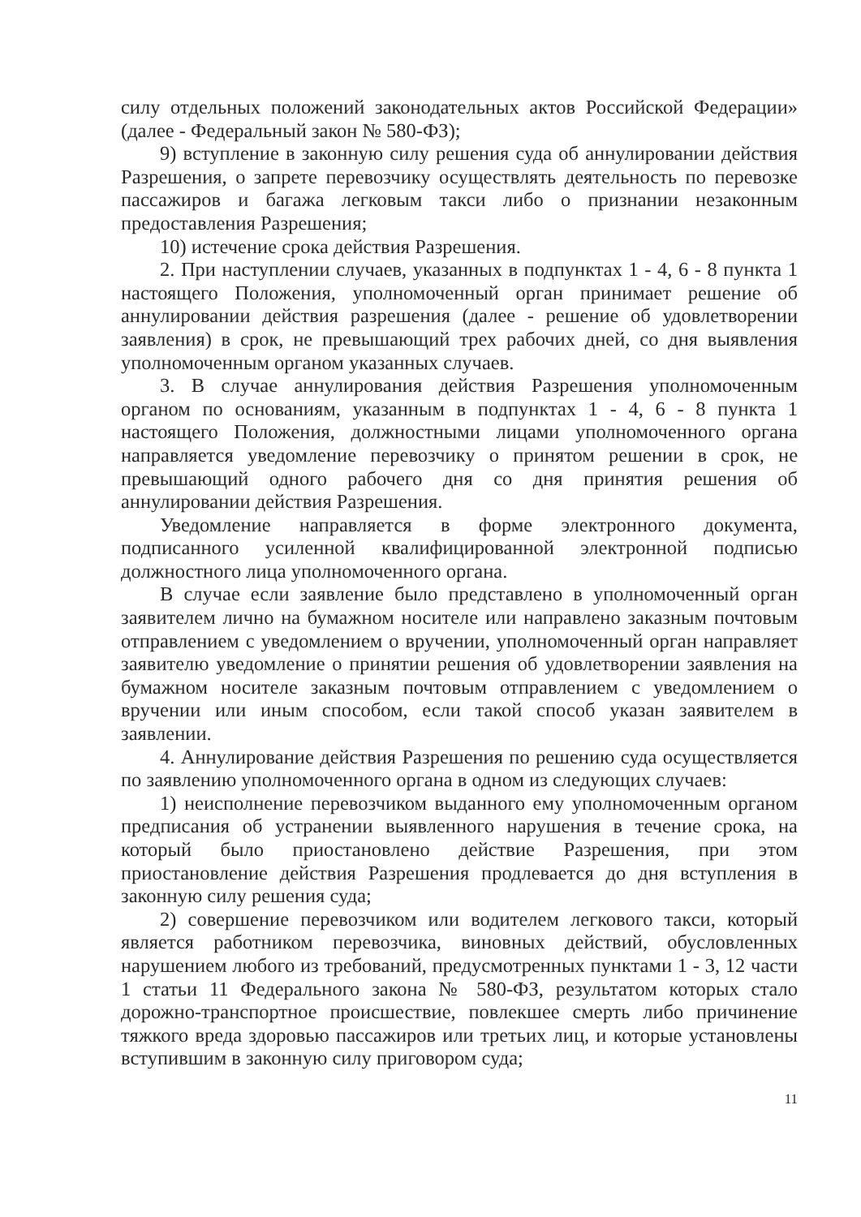силу отдельных положений законодательных актов Российской Федерации» (далее - Федеральный закон № 580-ФЗ);
9) вступление в законную силу решения суда об аннулировании действия Разрешения, о запрете перевозчику осуществлять деятельность по перевозке пассажиров и багажа легковым такси либо о признании незаконным предоставления Разрешения;
10) истечение срока действия Разрешения.
2. При наступлении случаев, указанных в подпунктах 1 - 4, 6 - 8 пункта 1 настоящего Положения, уполномоченный орган принимает решение об аннулировании действия разрешения (далее - решение об удовлетворении заявления) в срок, не превышающий трех рабочих дней, со дня выявления уполномоченным органом указанных случаев.
3. В случае аннулирования действия Разрешения уполномоченным органом по основаниям, указанным в подпунктах 1 - 4, 6 - 8 пункта 1 настоящего Положения, должностными лицами уполномоченного органа направляется уведомление перевозчику о принятом решении в срок, не превышающий одного рабочего дня со дня принятия решения об аннулировании действия Разрешения.
Уведомление направляется в форме электронного документа, подписанного усиленной квалифицированной электронной подписью должностного лица уполномоченного органа.
В случае если заявление было представлено в уполномоченный орган заявителем лично на бумажном носителе или направлено заказным почтовым отправлением с уведомлением о вручении, уполномоченный орган направляет заявителю уведомление о принятии решения об удовлетворении заявления на бумажном носителе заказным почтовым отправлением с уведомлением о вручении или иным способом, если такой способ указан заявителем в заявлении.
4. Аннулирование действия Разрешения по решению суда осуществляется по заявлению уполномоченного органа в одном из следующих случаев:
1) неисполнение перевозчиком выданного ему уполномоченным органом предписания об устранении выявленного нарушения в течение срока, на который было приостановлено действие Разрешения, при этом приостановление действия Разрешения продлевается до дня вступления в законную силу решения суда;
2) совершение перевозчиком или водителем легкового такси, который является работником перевозчика, виновных действий, обусловленных нарушением любого из требований, предусмотренных пунктами 1 - 3, 12 части 1 статьи 11 Федерального закона № 580-ФЗ, результатом которых стало дорожно-транспортное происшествие, повлекшее смерть либо причинение тяжкого вреда здоровью пассажиров или третьих лиц, и которые установлены вступившим в законную силу приговором суда;
11